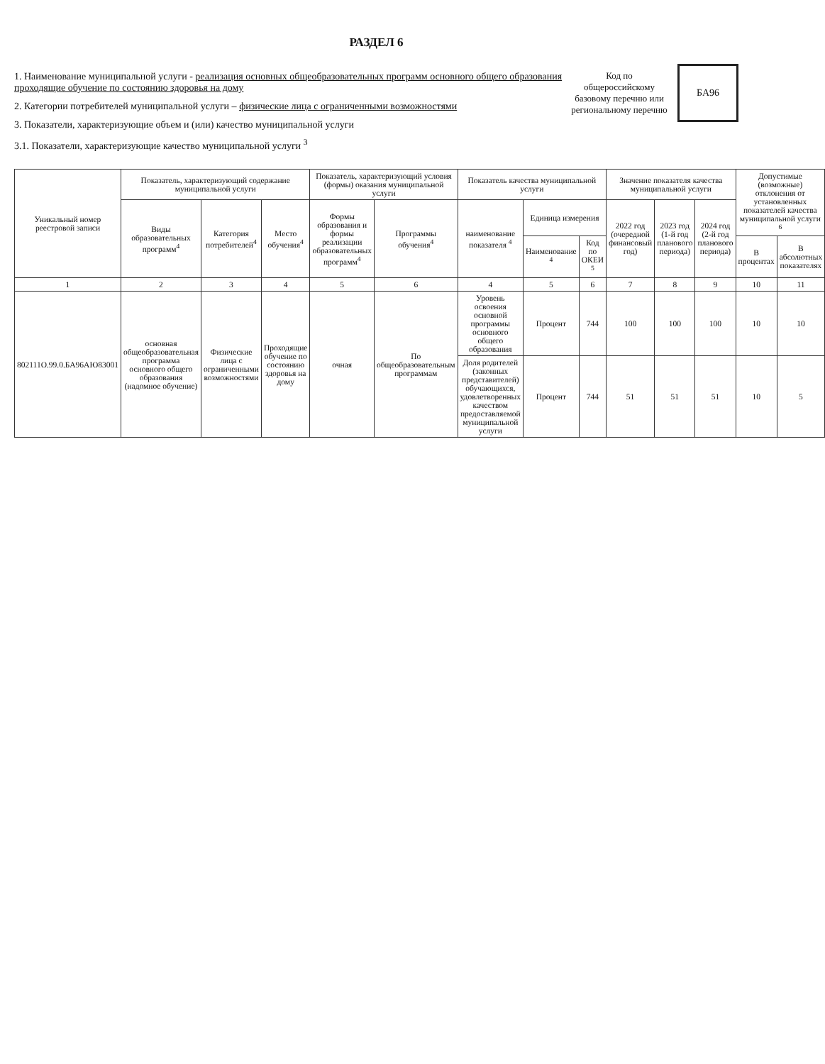РАЗДЕЛ 6
1. Наименование муниципальной услуги - реализация основных общеобразовательных программ основного общего образования проходящие обучение по состоянию здоровья на дому
2. Категории потребителей муниципальной услуги – физические лица с ограниченными возможностями
3. Показатели, характеризующие объем и (или) качество муниципальной услуги
3.1. Показатели, характеризующие качество муниципальной услуги <sup>3</sup>
Код по общероссийскому базовому перечню или региональному перечню
БА96
| Уникальный номер реестровой записи | Показатель, характеризующий содержание муниципальной услуги | | | Показатель, характеризующий условия (формы) оказания муниципальной услуги | | Показатель качества муниципальной услуги | | | Значение показателя качества муниципальной услуги | | | Допустимые (возможные) отклонения от установленных показателей качества муниципальной услуги <sup>6</sup> | |
| --- | --- | --- | --- | --- | --- | --- | --- | --- | --- | --- | --- | --- | --- |
| | Виды образовательных программ<sup>4</sup> | Категория потребителей<sup>4</sup> | Место обучения<sup>4</sup> | Формы образования и формы реализации образовательных программ<sup>4</sup> | Программы обучения<sup>4</sup> | наименование показателя <sup>4</sup> | Единица измерения | | 2022 год (очередной финансовый год) | 2023 год (1-й год планового периода) | 2024 год (2-й год планового периода) | | |
| | | | | | | | Наименование <sup>4</sup> | Код по ОКЕИ <sup>5</sup> | | | | В процентах | В абсолютных показателях |
| 1 | 2 | 3 | 4 | 5 | 6 | 4 | 5 | 6 | 7 | 8 | 9 | 10 | 11 |
| 802111О.99.0.БА96АЮ83001 | основная общеобразовательная программа основного общего образования (надомное обучение) | Физические лица с ограниченными возможностями | Проходящие обучение по состоянию здоровья на дому | очная | По общеобразовательным программам | Уровень освоения основной программы основного общего образования | Процент | 744 | 100 | 100 | 100 | 10 | 10 |
| | | | | | | Доля родителей (законных представителей) обучающихся, удовлетворенных качеством предоставляемой муниципальной услуги | Процент | 744 | 51 | 51 | 51 | 10 | 5 |